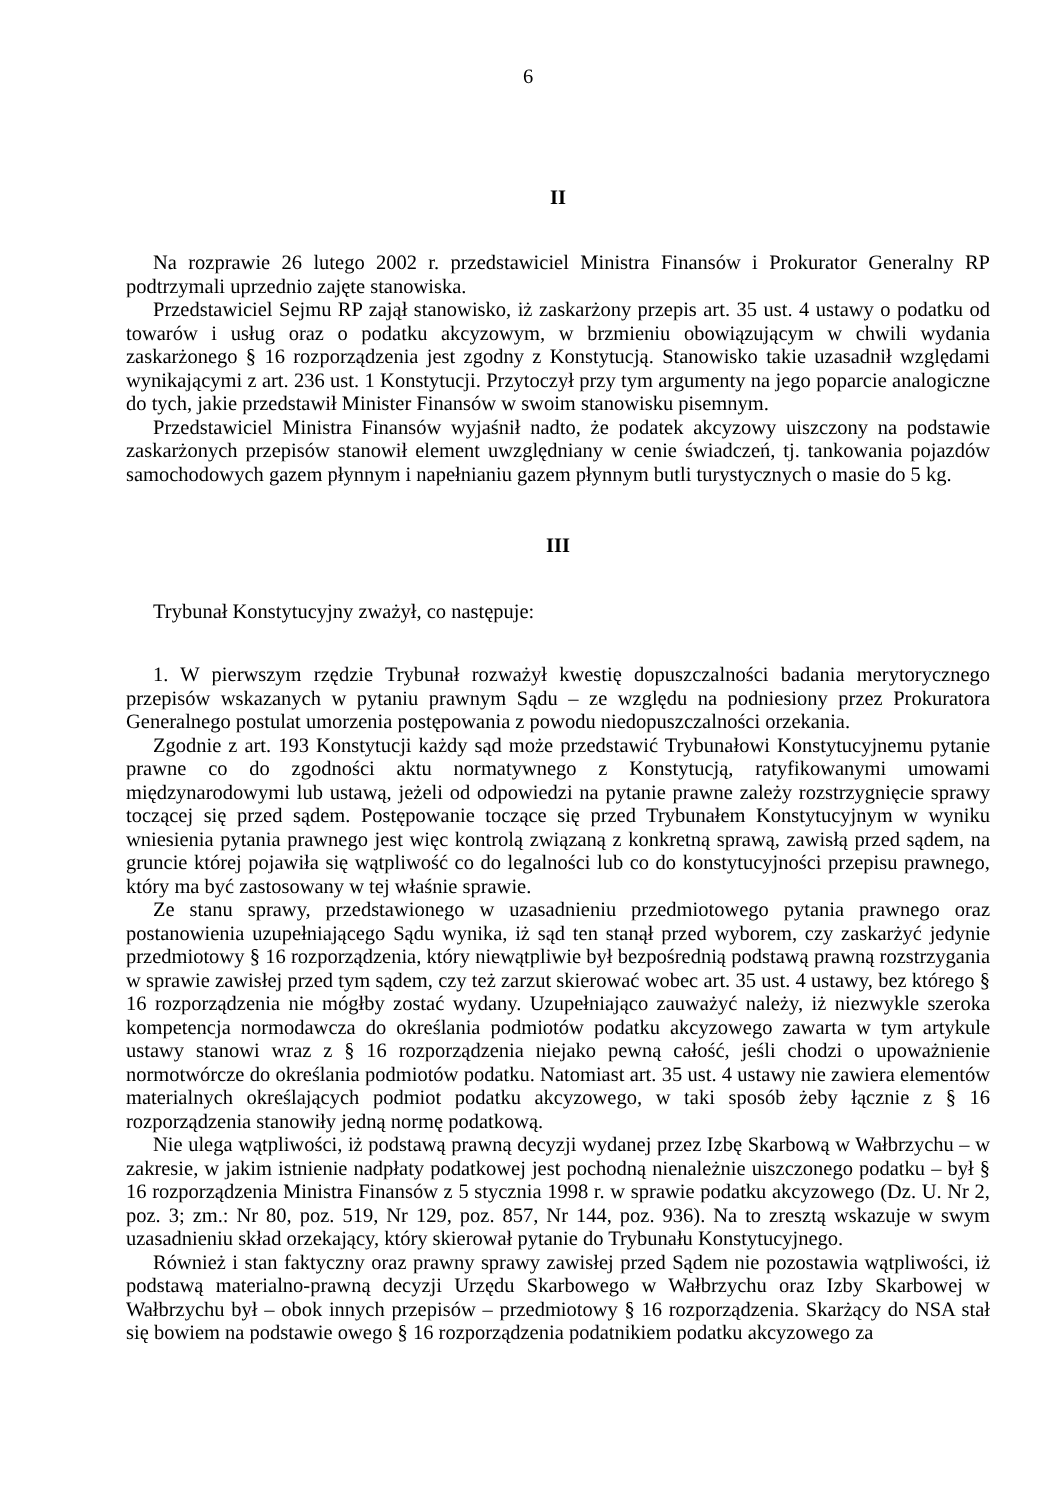6
II
Na rozprawie 26 lutego 2002 r. przedstawiciel Ministra Finansów i Prokurator Generalny RP podtrzymali uprzednio zajęte stanowiska.
Przedstawiciel Sejmu RP zajął stanowisko, iż zaskarżony przepis art. 35 ust. 4 ustawy o podatku od towarów i usług oraz o podatku akcyzowym, w brzmieniu obowiązującym w chwili wydania zaskarżonego § 16 rozporządzenia jest zgodny z Konstytucją. Stanowisko takie uzasadnił względami wynikającymi z art. 236 ust. 1 Konstytucji. Przytoczył przy tym argumenty na jego poparcie analogiczne do tych, jakie przedstawił Minister Finansów w swoim stanowisku pisemnym.
Przedstawiciel Ministra Finansów wyjaśnił nadto, że podatek akcyzowy uiszczony na podstawie zaskarżonych przepisów stanowił element uwzględniany w cenie świadczeń, tj. tankowania pojazdów samochodowych gazem płynnym i napełnianiu gazem płynnym butli turystycznych o masie do 5 kg.
III
Trybunał Konstytucyjny zważył, co następuje:
1. W pierwszym rzędzie Trybunał rozważył kwestię dopuszczalności badania merytorycznego przepisów wskazanych w pytaniu prawnym Sądu – ze względu na podniesiony przez Prokuratora Generalnego postulat umorzenia postępowania z powodu niedopuszczalności orzekania.
Zgodnie z art. 193 Konstytucji każdy sąd może przedstawić Trybunałowi Konstytucyjnemu pytanie prawne co do zgodności aktu normatywnego z Konstytucją, ratyfikowanymi umowami międzynarodowymi lub ustawą, jeżeli od odpowiedzi na pytanie prawne zależy rozstrzygnięcie sprawy toczącej się przed sądem. Postępowanie toczące się przed Trybunałem Konstytucyjnym w wyniku wniesienia pytania prawnego jest więc kontrolą związaną z konkretną sprawą, zawisłą przed sądem, na gruncie której pojawiła się wątpliwość co do legalności lub co do konstytucyjności przepisu prawnego, który ma być zastosowany w tej właśnie sprawie.
Ze stanu sprawy, przedstawionego w uzasadnieniu przedmiotowego pytania prawnego oraz postanowienia uzupełniającego Sądu wynika, iż sąd ten stanął przed wyborem, czy zaskarżyć jedynie przedmiotowy § 16 rozporządzenia, który niewątpliwie był bezpośrednią podstawą prawną rozstrzygania w sprawie zawisłej przed tym sądem, czy też zarzut skierować wobec art. 35 ust. 4 ustawy, bez którego § 16 rozporządzenia nie mógłby zostać wydany. Uzupełniająco zauważyć należy, iż niezwykle szeroka kompetencja normodawcza do określania podmiotów podatku akcyzowego zawarta w tym artykule ustawy stanowi wraz z § 16 rozporządzenia niejako pewną całość, jeśli chodzi o upoważnienie normotwórcze do określania podmiotów podatku. Natomiast art. 35 ust. 4 ustawy nie zawiera elementów materialnych określających podmiot podatku akcyzowego, w taki sposób żeby łącznie z § 16 rozporządzenia stanowiły jedną normę podatkową.
Nie ulega wątpliwości, iż podstawą prawną decyzji wydanej przez Izbę Skarbową w Wałbrzychu – w zakresie, w jakim istnienie nadpłaty podatkowej jest pochodną nienależnie uiszczonego podatku – był § 16 rozporządzenia Ministra Finansów z 5 stycznia 1998 r. w sprawie podatku akcyzowego (Dz. U. Nr 2, poz. 3; zm.: Nr 80, poz. 519, Nr 129, poz. 857, Nr 144, poz. 936). Na to zresztą wskazuje w swym uzasadnieniu skład orzekający, który skierował pytanie do Trybunału Konstytucyjnego.
Również i stan faktyczny oraz prawny sprawy zawisłej przed Sądem nie pozostawia wątpliwości, iż podstawą materialno-prawną decyzji Urzędu Skarbowego w Wałbrzychu oraz Izby Skarbowej w Wałbrzychu był – obok innych przepisów – przedmiotowy § 16 rozporządzenia. Skarżący do NSA stał się bowiem na podstawie owego § 16 rozporządzenia podatnikiem podatku akcyzowego za